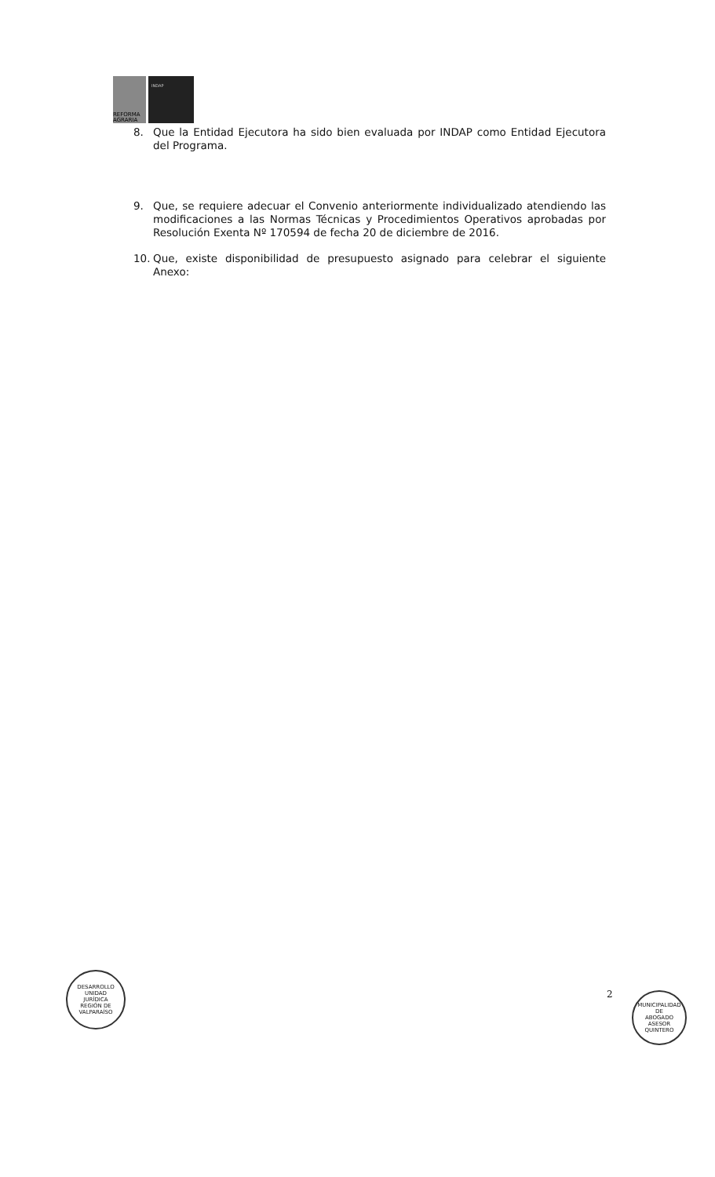REFORMA
AGRARIA
INDAP
8. Que la Entidad Ejecutora ha sido bien evaluada por INDAP como Entidad Ejecutora del Programa.
9. Que, se requiere adecuar el Convenio anteriormente individualizado atendiendo las modificaciones a las Normas Técnicas y Procedimientos Operativos aprobadas por Resolución Exenta Nº 170594 de fecha 20 de diciembre de 2016.
10. Que, existe disponibilidad de presupuesto asignado para celebrar el siguiente Anexo:
DESARROLLO
UNIDAD
JURÍDICA
REGIÓN DE
VALPARAÍSO
2
MUNICIPALIDAD DE
ABOGADO
ASESOR
QUINTERO